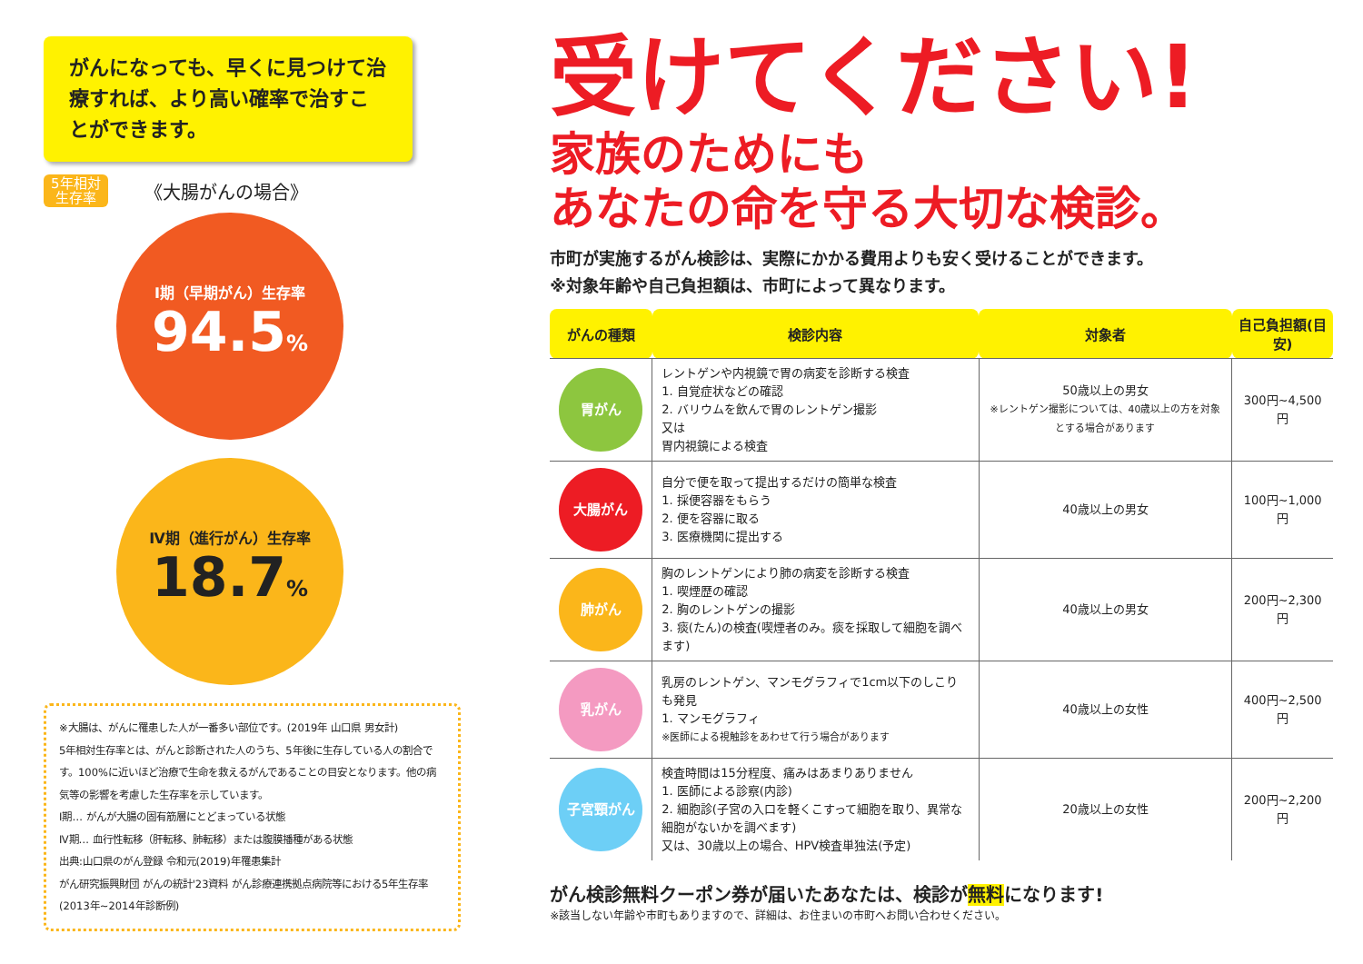がんになっても、早くに見つけて治療すれば、より高い確率で治すことができます。
5年相対
生存率 《大腸がんの場合》
Ⅰ期（早期がん）生存率
94.5%
Ⅳ期（進行がん）生存率
18.7%
※大腸は、がんに罹患した人が一番多い部位です。(2019年 山口県 男女計)
5年相対生存率とは、がんと診断された人のうち、5年後に生存している人の割合です。100%に近いほど治療で生命を救えるがんであることの目安となります。他の病気等の影響を考慮した生存率を示しています。
Ⅰ期… がんが大腸の固有筋層にとどまっている状態
Ⅳ期… 血行性転移（肝転移、肺転移）または腹膜播種がある状態
出典:山口県のがん登録 令和元(2019)年罹患集計
がん研究振興財団 がんの統計'23資料 がん診療連携拠点病院等における5年生存率(2013年~2014年診断例)
受けてください!
家族のためにも
あなたの命を守る大切な検診。
市町が実施するがん検診は、実際にかかる費用よりも安く受けることができます。
※対象年齢や自己負担額は、市町によって異なります。
| がんの種類 | 検診内容 | 対象者 | 自己負担額(目安) |
| --- | --- | --- | --- |
| 胃がん | レントゲンや内視鏡で胃の病変を診断する検査 1. 自覚症状などの確認 2. バリウムを飲んで胃のレントゲン撮影 又は 胃内視鏡による検査 | 50歳以上の男女 ※レントゲン撮影については、40歳以上の方を対象とする場合があります | 300円~4,500円 |
| 大腸がん | 自分で便を取って提出するだけの簡単な検査 1. 採便容器をもらう 2. 便を容器に取る 3. 医療機関に提出する | 40歳以上の男女 | 100円~1,000円 |
| 肺がん | 胸のレントゲンにより肺の病変を診断する検査 1. 喫煙歴の確認 2. 胸のレントゲンの撮影 3. 痰(たん)の検査(喫煙者のみ。痰を採取して細胞を調べます) | 40歳以上の男女 | 200円~2,300円 |
| 乳がん | 乳房のレントゲン、マンモグラフィで1cm以下のしこりも発見 1. マンモグラフィ ※医師による視触診をあわせて行う場合があります | 40歳以上の女性 | 400円~2,500円 |
| 子宮頸がん | 検査時間は15分程度、痛みはあまりありません 1. 医師による診察(内診) 2. 細胞診(子宮の入口を軽くこすって細胞を取り、異常な細胞がないかを調べます) 又は、30歳以上の場合、HPV検査単独法(予定) | 20歳以上の女性 | 200円~2,200円 |
がん検診無料クーポン券が届いたあなたは、検診が無料になります!
※該当しない年齢や市町もありますので、詳細は、お住まいの市町へお問い合わせください。